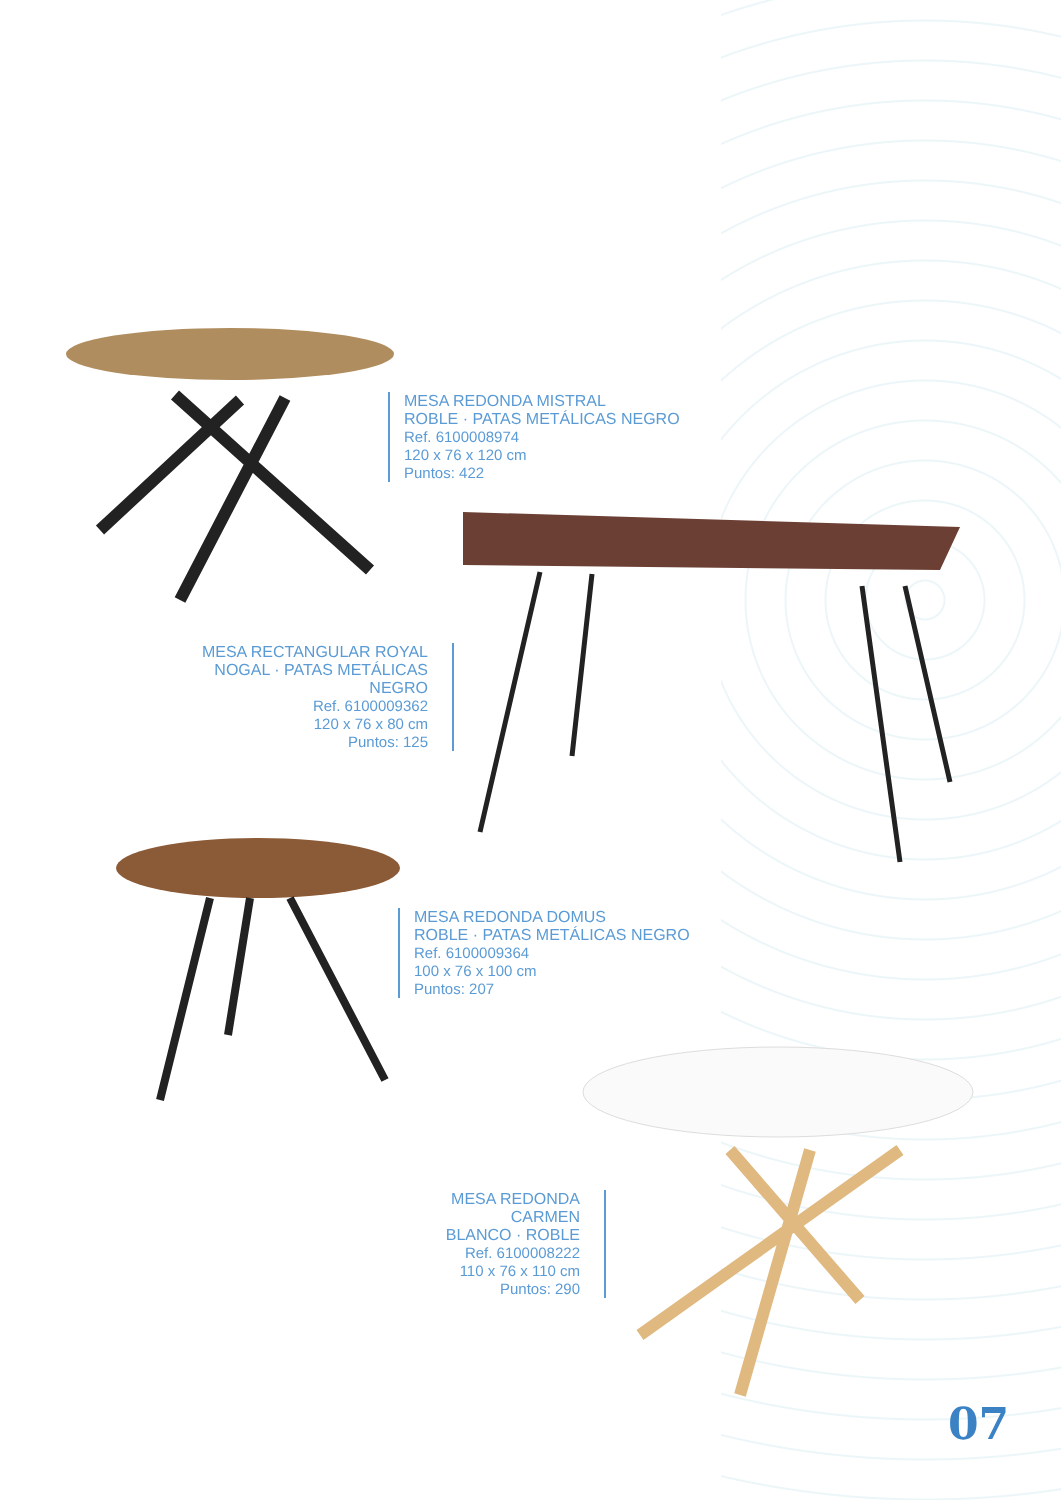MESA REDONDA MISTRAL
ROBLE · PATAS METÁLICAS NEGRO
Ref. 6100008974
120 x 76 x 120 cm
Puntos: 422
MESA RECTANGULAR ROYAL
NOGAL · PATAS METÁLICAS NEGRO
Ref. 6100009362
120 x 76 x 80 cm
Puntos: 125
MESA REDONDA DOMUS
ROBLE · PATAS METÁLICAS NEGRO
Ref. 6100009364
100 x 76 x 100 cm
Puntos: 207
MESA REDONDA CARMEN
BLANCO · ROBLE
Ref. 6100008222
110 x 76 x 110 cm
Puntos: 290
07